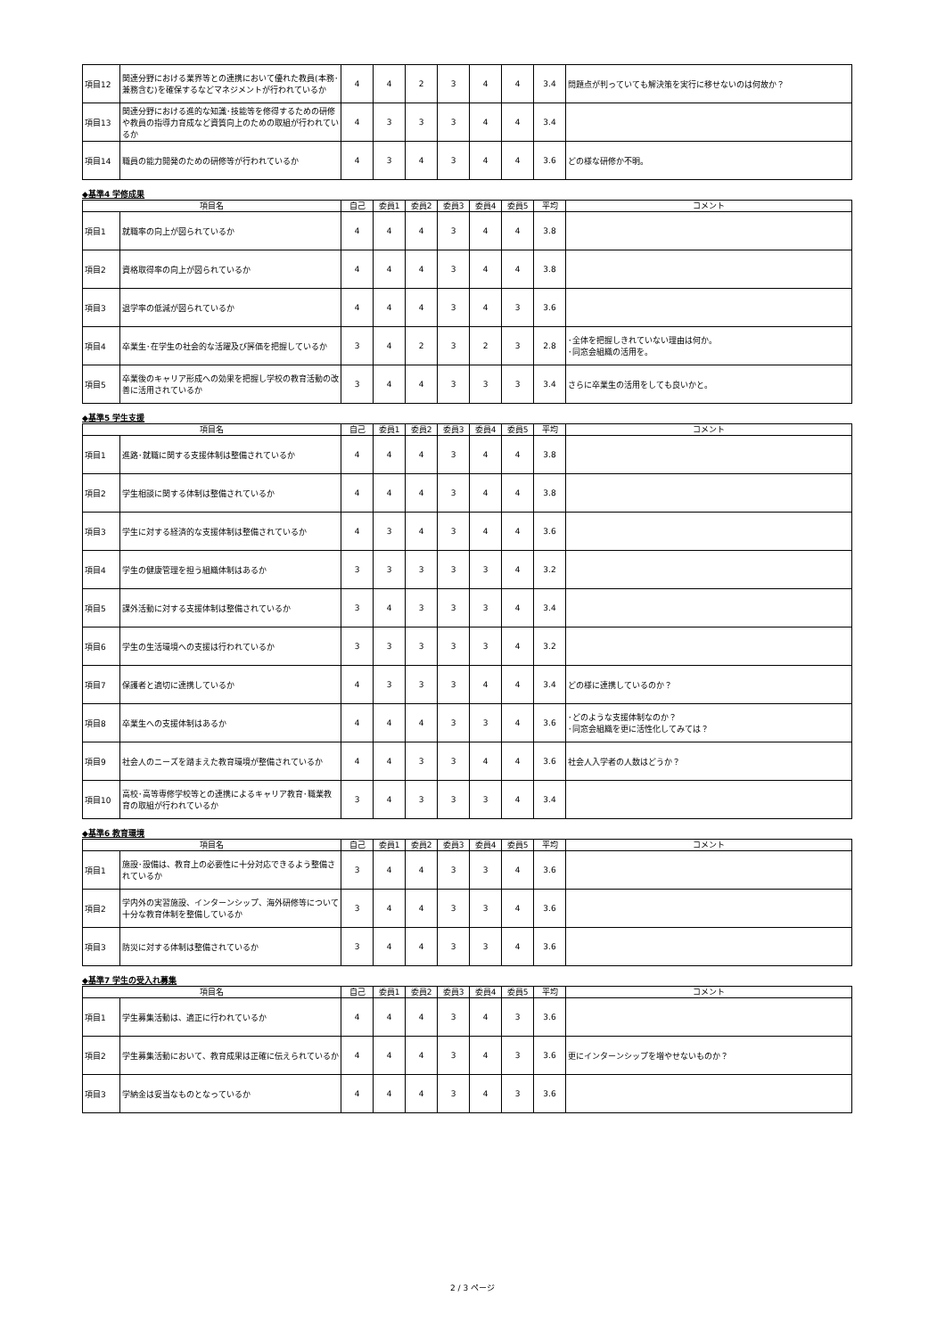| 項目12 | 関連分野における業界等との連携において優れた教員(本務･兼務含む)を確保するなどマネジメントが行われているか | 4 | 4 | 2 | 3 | 4 | 4 | 3.4 | 問題点が判っていても解決策を実行に移せないのは何故か？ |
| 項目13 | 関連分野における進的な知識･技能等を修得するための研修や教員の指導力育成など資質向上のための取組が行われているか | 4 | 3 | 3 | 3 | 4 | 4 | 3.4 | |
| 項目14 | 職員の能力開発のための研修等が行われているか | 4 | 3 | 4 | 3 | 4 | 4 | 3.6 | どの様な研修か不明。 |
◆基準4 学修成果
| 項目名 | | 自己 | 委員1 | 委員2 | 委員3 | 委員4 | 委員5 | 平均 | コメント |
| --- | --- | --- | --- | --- | --- | --- | --- | --- | --- |
| 項目1 | 就職率の向上が図られているか | 4 | 4 | 4 | 3 | 4 | 4 | 3.8 | |
| 項目2 | 資格取得率の向上が図られているか | 4 | 4 | 4 | 3 | 4 | 4 | 3.8 | |
| 項目3 | 退学率の低減が図られているか | 4 | 4 | 4 | 3 | 4 | 3 | 3.6 | |
| 項目4 | 卒業生･在学生の社会的な活躍及び評価を把握しているか | 3 | 4 | 2 | 3 | 2 | 3 | 2.8 | ･全体を把握しきれていない理由は何か。 ･同窓会組織の活用を。 |
| 項目5 | 卒業後のキャリア形成への効果を把握し学校の教育活動の改善に活用されているか | 3 | 4 | 4 | 3 | 3 | 3 | 3.4 | さらに卒業生の活用をしても良いかと。 |
◆基準5 学生支援
| 項目名 | | 自己 | 委員1 | 委員2 | 委員3 | 委員4 | 委員5 | 平均 | コメント |
| --- | --- | --- | --- | --- | --- | --- | --- | --- | --- |
| 項目1 | 進路･就職に関する支援体制は整備されているか | 4 | 4 | 4 | 3 | 4 | 4 | 3.8 | |
| 項目2 | 学生相談に関する体制は整備されているか | 4 | 4 | 4 | 3 | 4 | 4 | 3.8 | |
| 項目3 | 学生に対する経済的な支援体制は整備されているか | 4 | 3 | 4 | 3 | 4 | 4 | 3.6 | |
| 項目4 | 学生の健康管理を担う組織体制はあるか | 3 | 3 | 3 | 3 | 3 | 4 | 3.2 | |
| 項目5 | 課外活動に対する支援体制は整備されているか | 3 | 4 | 3 | 3 | 3 | 4 | 3.4 | |
| 項目6 | 学生の生活環境への支援は行われているか | 3 | 3 | 3 | 3 | 3 | 4 | 3.2 | |
| 項目7 | 保護者と適切に連携しているか | 4 | 3 | 3 | 3 | 4 | 4 | 3.4 | どの様に連携しているのか？ |
| 項目8 | 卒業生への支援体制はあるか | 4 | 4 | 4 | 3 | 3 | 4 | 3.6 | ･どのような支援体制なのか？ ･同窓会組織を更に活性化してみては？ |
| 項目9 | 社会人のニーズを踏まえた教育環境が整備されているか | 4 | 4 | 3 | 3 | 4 | 4 | 3.6 | 社会人入学者の人数はどうか？ |
| 項目10 | 高校･高等専修学校等との連携によるキャリア教育･職業教育の取組が行われているか | 3 | 4 | 3 | 3 | 3 | 4 | 3.4 | |
◆基準6 教育環境
| 項目名 | | 自己 | 委員1 | 委員2 | 委員3 | 委員4 | 委員5 | 平均 | コメント |
| --- | --- | --- | --- | --- | --- | --- | --- | --- | --- |
| 項目1 | 施設･設備は、教育上の必要性に十分対応できるよう整備されているか | 3 | 4 | 4 | 3 | 3 | 4 | 3.6 | |
| 項目2 | 学内外の実習施設、インターンシップ、海外研修等について十分な教育体制を整備しているか | 3 | 4 | 4 | 3 | 3 | 4 | 3.6 | |
| 項目3 | 防災に対する体制は整備されているか | 3 | 4 | 4 | 3 | 3 | 4 | 3.6 | |
◆基準7 学生の受入れ募集
| 項目名 | | 自己 | 委員1 | 委員2 | 委員3 | 委員4 | 委員5 | 平均 | コメント |
| --- | --- | --- | --- | --- | --- | --- | --- | --- | --- |
| 項目1 | 学生募集活動は、適正に行われているか | 4 | 4 | 4 | 3 | 4 | 3 | 3.6 | |
| 項目2 | 学生募集活動において、教育成果は正確に伝えられているか | 4 | 4 | 4 | 3 | 4 | 3 | 3.6 | 更にインターンシップを増やせないものか？ |
| 項目3 | 学納金は妥当なものとなっているか | 4 | 4 | 4 | 3 | 4 | 3 | 3.6 | |
2 / 3 ページ